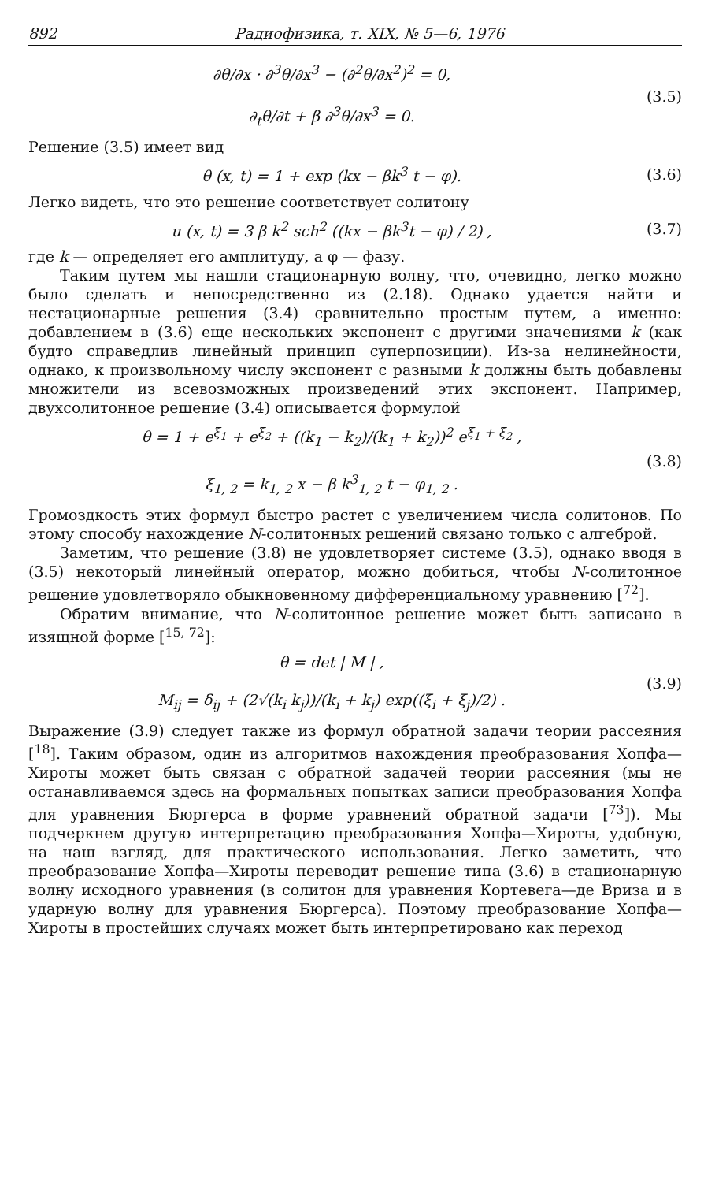892 Радиофизика, т. XIX, № 5—6, 1976
∂θ/∂x · ∂<sup>3</sup>θ/∂x<sup>3</sup> − (∂<sup>2</sup>θ/∂x<sup>2</sup>)<sup>2</sup> = 0,
∂<sub>t</sub>θ/∂t + β ∂<sup>3</sup>θ/∂x<sup>3</sup> = 0.
(3.5)
Решение (3.5) имеет вид
θ (x, t) = 1 + exp (kx − βk<sup>3</sup> t − φ).
(3.6)
Легко видеть, что это решение соответствует солитону
u (x, t) = 3 β k<sup>2</sup> sch<sup>2</sup> ((kx − βk<sup>3</sup>t − φ) / 2) ,
(3.7)
где k — определяет его амплитуду, а φ — фазу.
Таким путем мы нашли стационарную волну, что, очевидно, легко можно было сделать и непосредственно из (2.18). Однако удается найти и нестационарные решения (3.4) сравнительно простым путем, а именно: добавлением в (3.6) еще нескольких экспонент с другими значениями k (как будто справедлив линейный принцип суперпозиции). Из-за нелинейности, однако, к произвольному числу экспонент с разными k должны быть добавлены множители из всевозможных произведений этих экспонент. Например, двухсолитонное решение (3.4) описывается формулой
θ = 1 + e<sup>ξ<sub>1</sub></sup> + e<sup>ξ<sub>2</sub></sup> + ((k<sub>1</sub> − k<sub>2</sub>)/(k<sub>1</sub> + k<sub>2</sub>))<sup>2</sup> e<sup>ξ<sub>1</sub> + ξ<sub>2</sub></sup> ,
ξ<sub>1, 2</sub> = k<sub>1, 2</sub> x − β k<sup>3</sup><sub>1, 2</sub> t − φ<sub>1, 2</sub> .
(3.8)
Громоздкость этих формул быстро растет с увеличением числа солитонов. По этому способу нахождение N-солитонных решений связано только с алгеброй.
Заметим, что решение (3.8) не удовлетворяет системе (3.5), однако вводя в (3.5) некоторый линейный оператор, можно добиться, чтобы N-солитонное решение удовлетворяло обыкновенному дифференциальному уравнению [<sup>72</sup>].
Обратим внимание, что N-солитонное решение может быть записано в изящной форме [<sup>15, 72</sup>]:
θ = det | M | ,
M<sub>ij</sub> = δ<sub>ij</sub> + (2√(k<sub>i</sub> k<sub>j</sub>))/(k<sub>i</sub> + k<sub>j</sub>) exp((ξ<sub>i</sub> + ξ<sub>j</sub>)/2) .
(3.9)
Выражение (3.9) следует также из формул обратной задачи теории рассеяния [<sup>18</sup>]. Таким образом, один из алгоритмов нахождения преобразования Хопфа—Хироты может быть связан с обратной задачей теории рассеяния (мы не останавливаемся здесь на формальных попытках записи преобразования Хопфа для уравнения Бюргерса в форме уравнений обратной задачи [<sup>73</sup>]). Мы подчеркнем другую интерпретацию преобразования Хопфа—Хироты, удобную, на наш взгляд, для практического использования. Легко заметить, что преобразование Хопфа—Хироты переводит решение типа (3.6) в стационарную волну исходного уравнения (в солитон для уравнения Кортевега—де Вриза и в ударную волну для уравнения Бюргерса). Поэтому преобразование Хопфа—Хироты в простейших случаях может быть интерпретировано как переход